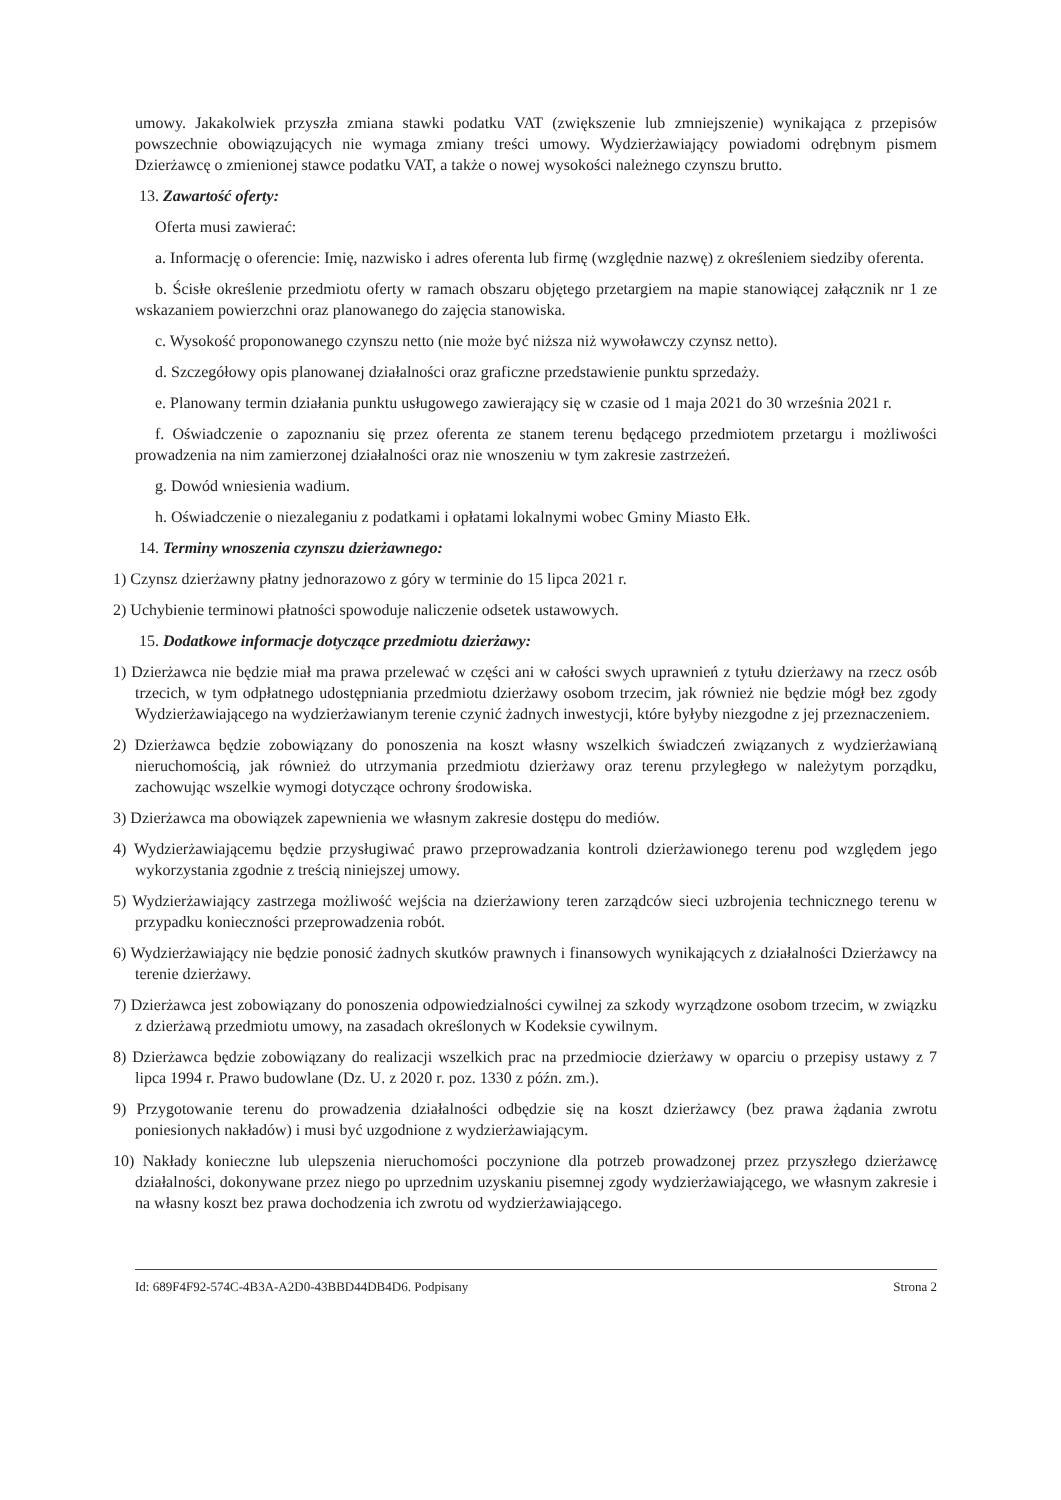umowy. Jakakolwiek przyszła zmiana stawki podatku VAT (zwiększenie lub zmniejszenie) wynikająca z przepisów powszechnie obowiązujących nie wymaga zmiany treści umowy. Wydzierżawiający powiadomi odrębnym pismem Dzierżawcę o zmienionej stawce podatku VAT, a także o nowej wysokości należnego czynszu brutto.
13. Zawartość oferty:
Oferta musi zawierać:
a. Informację o oferencie: Imię, nazwisko i adres oferenta lub firmę (względnie nazwę) z określeniem siedziby oferenta.
b. Ścisłe określenie przedmiotu oferty w ramach obszaru objętego przetargiem na mapie stanowiącej załącznik nr 1 ze wskazaniem powierzchni oraz planowanego do zajęcia stanowiska.
c. Wysokość proponowanego czynszu netto (nie może być niższa niż wywoławczy czynsz netto).
d. Szczegółowy opis planowanej działalności oraz graficzne przedstawienie punktu sprzedaży.
e. Planowany termin działania punktu usługowego zawierający się w czasie od 1 maja 2021 do 30 września 2021 r.
f. Oświadczenie o zapoznaniu się przez oferenta ze stanem terenu będącego przedmiotem przetargu i możliwości prowadzenia na nim zamierzonej działalności oraz nie wnoszeniu w tym zakresie zastrzeżeń.
g. Dowód wniesienia wadium.
h. Oświadczenie o niezaleganiu z podatkami i opłatami lokalnymi wobec Gminy Miasto Ełk.
14. Terminy wnoszenia czynszu dzierżawnego:
1) Czynsz dzierżawny płatny jednorazowo z góry w terminie do 15 lipca 2021 r.
2) Uchybienie terminowi płatności spowoduje naliczenie odsetek ustawowych.
15. Dodatkowe informacje dotyczące przedmiotu dzierżawy:
1) Dzierżawca nie będzie miał ma prawa przelewać w części ani w całości swych uprawnień z tytułu dzierżawy na rzecz osób trzecich, w tym odpłatnego udostępniania przedmiotu dzierżawy osobom trzecim, jak również nie będzie mógł bez zgody Wydzierżawiającego na wydzierżawianym terenie czynić żadnych inwestycji, które byłyby niezgodne z jej przeznaczeniem.
2) Dzierżawca będzie zobowiązany do ponoszenia na koszt własny wszelkich świadczeń związanych z wydzierżawianą nieruchomością, jak również do utrzymania przedmiotu dzierżawy oraz terenu przyległego w należytym porządku, zachowując wszelkie wymogi dotyczące ochrony środowiska.
3) Dzierżawca ma obowiązek zapewnienia we własnym zakresie dostępu do mediów.
4) Wydzierżawiającemu będzie przysługiwać prawo przeprowadzania kontroli dzierżawionego terenu pod względem jego wykorzystania zgodnie z treścią niniejszej umowy.
5) Wydzierżawiający zastrzega możliwość wejścia na dzierżawiony teren zarządców sieci uzbrojenia technicznego terenu w przypadku konieczności przeprowadzenia robót.
6) Wydzierżawiający nie będzie ponosić żadnych skutków prawnych i finansowych wynikających z działalności Dzierżawcy na terenie dzierżawy.
7) Dzierżawca jest zobowiązany do ponoszenia odpowiedzialności cywilnej za szkody wyrządzone osobom trzecim, w związku z dzierżawą przedmiotu umowy, na zasadach określonych w Kodeksie cywilnym.
8) Dzierżawca będzie zobowiązany do realizacji wszelkich prac na przedmiocie dzierżawy w oparciu o przepisy ustawy z 7 lipca 1994 r. Prawo budowlane (Dz. U. z 2020 r. poz. 1330 z późn. zm.).
9) Przygotowanie terenu do prowadzenia działalności odbędzie się na koszt dzierżawcy (bez prawa żądania zwrotu poniesionych nakładów) i musi być uzgodnione z wydzierżawiającym.
10) Nakłady konieczne lub ulepszenia nieruchomości poczynione dla potrzeb prowadzonej przez przyszłego dzierżawcę działalności, dokonywane przez niego po uprzednim uzyskaniu pisemnej zgody wydzierżawiającego, we własnym zakresie i na własny koszt bez prawa dochodzenia ich zwrotu od wydzierżawiającego.
Id: 689F4F92-574C-4B3A-A2D0-43BBD44DB4D6. Podpisany Strona 2